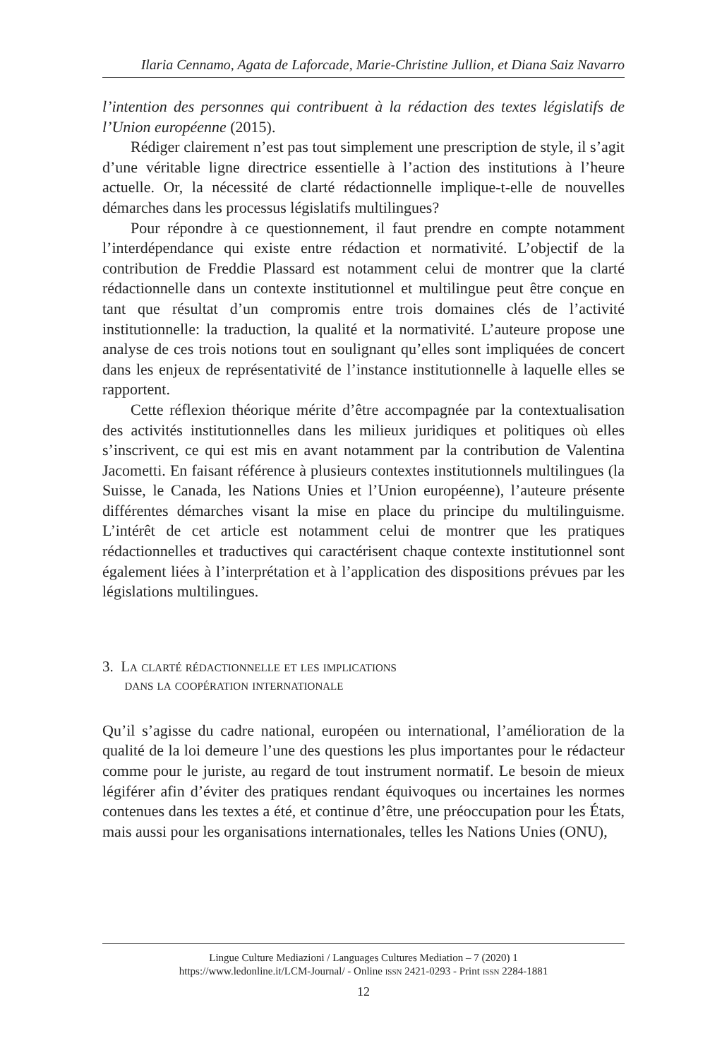Ilaria Cennamo, Agata de Laforcade, Marie-Christine Jullion, et Diana Saiz Navarro
l’intention des personnes qui contribuent à la rédaction des textes législatifs de l’Union européenne (2015).
Rédiger clairement n’est pas tout simplement une prescription de style, il s’agit d’une véritable ligne directrice essentielle à l’action des institutions à l’heure actuelle. Or, la nécessité de clarté rédactionnelle implique-t-elle de nouvelles démarches dans les processus législatifs multilingues?
Pour répondre à ce questionnement, il faut prendre en compte notamment l’interdépendance qui existe entre rédaction et normativité. L’objectif de la contribution de Freddie Plassard est notamment celui de montrer que la clarté rédactionnelle dans un contexte institutionnel et multilingue peut être conçue en tant que résultat d’un compromis entre trois domaines clés de l’activité institutionnelle: la traduction, la qualité et la normativité. L’auteure propose une analyse de ces trois notions tout en soulignant qu’elles sont impliquées de concert dans les enjeux de représentativité de l’instance institutionnelle à laquelle elles se rapportent.
Cette réflexion théorique mérite d’être accompagnée par la contextualisation des activités institutionnelles dans les milieux juridiques et politiques où elles s’inscrivent, ce qui est mis en avant notamment par la contribution de Valentina Jacometti. En faisant référence à plusieurs contextes institutionnels multilingues (la Suisse, le Canada, les Nations Unies et l’Union européenne), l’auteure présente différentes démarches visant la mise en place du principe du multilinguisme. L’intérêt de cet article est notamment celui de montrer que les pratiques rédactionnelles et traductives qui caractérisent chaque contexte institutionnel sont également liées à l’interprétation et à l’application des dispositions prévues par les législations multilingues.
3. La clarté rédactionnelle et les implications
dans la coopération internationale
Qu’il s’agisse du cadre national, européen ou international, l’amélioration de la qualité de la loi demeure l’une des questions les plus importantes pour le rédacteur comme pour le juriste, au regard de tout instrument normatif. Le besoin de mieux légiférer afin d’éviter des pratiques rendant équivoques ou incertaines les normes contenues dans les textes a été, et continue d’être, une préoccupation pour les États, mais aussi pour les organisations internationales, telles les Nations Unies (ONU),
Lingue Culture Mediazioni / Languages Cultures Mediation – 7 (2020) 1
https://www.ledonline.it/LCM-Journal/ - Online issn 2421-0293 - Print issn 2284-1881
12